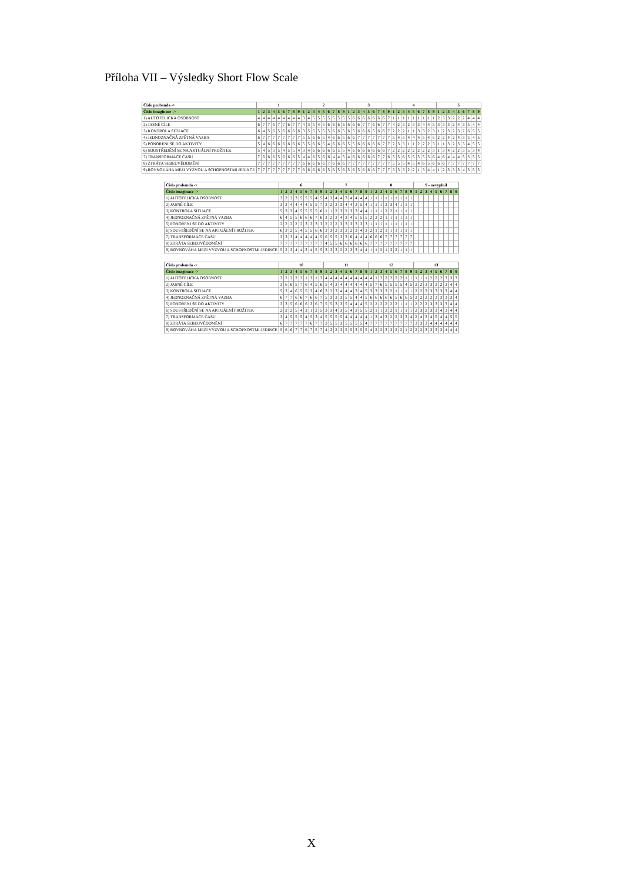Příloha VII – Výsledky Short Flow Scale
| Číslo probanda -> | 1 | | | | | | | | | 2 | | | | | | | | | 3 | | | | | | | | | 4 | | | | | | | | | 5 | | | | | | | | |
| --- | --- | --- | --- | --- | --- | --- | --- | --- | --- | --- | --- | --- | --- | --- | --- | --- | --- | --- | --- | --- | --- | --- | --- | --- | --- | --- | --- | --- | --- | --- | --- | --- | --- | --- | --- | --- | --- | --- | --- | --- | --- | --- | --- | --- | --- |
| Číslo imaginace -> | 1 | 2 | 3 | 4 | 5 | 6 | 7 | 8 | 9 | 1 | 2 | 3 | 4 | 5 | 6 | 7 | 8 | 9 | 1 | 2 | 3 | 4 | 5 | 6 | 7 | 8 | 9 | 1 | 2 | 3 | 4 | 5 | 6 | 7 | 8 | 9 | 1 | 2 | 3 | 4 | 5 | 6 | 7 | 8 | 9 |
| 1) AUTOTELICKÁ OSOBNOST | 4 | 4 | 4 | 4 | 4 | 4 | 4 | 4 | 4 | 3 | 4 | 5 | 5 | 5 | 5 | 5 | 5 | 5 | 5 | 6 | 6 | 6 | 6 | 6 | 6 | 6 | 7 | 1 | 1 | 1 | 1 | 1 | 1 | 1 | 1 | 1 | 2 | 3 | 3 | 2 | 2 | 2 | 4 | 4 | 4 |
| 2) JASNÉ CÍLE | 6 | 7 | 7 | 6 | 7 | 7 | 6 | 7 | 7 | 4 | 3 | 5 | 4 | 5 | 6 | 6 | 6 | 6 | 6 | 6 | 6 | 7 | 7 | 6 | 6 | 7 | 7 | 4 | 2 | 3 | 2 | 3 | 3 | 4 | 4 | 5 | 3 | 3 | 3 | 2 | 4 | 3 | 5 | 4 | 4 |
| 3) KONTROLA SITUACE | 6 | 4 | 5 | 6 | 5 | 6 | 6 | 6 | 6 | 3 | 5 | 5 | 5 | 5 | 5 | 6 | 6 | 5 | 6 | 5 | 6 | 6 | 6 | 5 | 6 | 6 | 7 | 2 | 2 | 2 | 1 | 1 | 3 | 3 | 2 | 3 | 1 | 2 | 3 | 2 | 3 | 2 | 6 | 5 | 5 |
| 4) JEDNOZNAČNÁ ZPĚTNÁ VAZBA | 6 | 7 | 7 | 7 | 7 | 7 | 7 | 7 | 7 | 5 | 5 | 6 | 6 | 5 | 4 | 6 | 6 | 5 | 6 | 6 | 7 | 7 | 7 | 7 | 7 | 7 | 7 | 5 | 4 | 5 | 4 | 4 | 4 | 5 | 4 | 5 | 2 | 2 | 4 | 2 | 4 | 3 | 5 | 4 | 5 |
| 5) PONOŘENÍ SE DO AKTIVITY | 5 | 4 | 6 | 6 | 6 | 6 | 6 | 6 | 6 | 5 | 5 | 6 | 6 | 5 | 4 | 6 | 6 | 6 | 5 | 5 | 6 | 6 | 6 | 6 | 6 | 7 | 7 | 2 | 3 | 3 | 1 | 1 | 2 | 2 | 2 | 3 | 1 | 1 | 3 | 2 | 3 | 3 | 4 | 5 | 5 |
| 6) SOUSTŘEDĚNÍ SE NA AKTUÁLNÍ PROŽITEK | 5 | 4 | 5 | 5 | 5 | 4 | 5 | 5 | 4 | 3 | 4 | 6 | 6 | 6 | 6 | 6 | 5 | 5 | 4 | 6 | 6 | 6 | 6 | 6 | 6 | 6 | 7 | 2 | 2 | 2 | 2 | 2 | 2 | 2 | 2 | 3 | 1 | 3 | 4 | 2 | 2 | 3 | 5 | 3 | 4 |
| 7) TRANSFORMACE ČASU | 7 | 6 | 6 | 6 | 5 | 6 | 6 | 6 | 5 | 4 | 4 | 6 | 5 | 6 | 6 | 4 | 4 | 5 | 4 | 6 | 6 | 6 | 6 | 6 | 7 | 7 | 6 | 5 | 5 | 6 | 5 | 5 | 5 | 5 | 5 | 6 | 4 | 6 | 4 | 4 | 4 | 5 | 5 | 5 | 5 |
| 8) ZTRÁTA SEBEUVĚDOMĚNÍ | 7 | 7 | 7 | 7 | 7 | 7 | 7 | 7 | 7 | 6 | 6 | 6 | 6 | 6 | 7 | 6 | 6 | 6 | 7 | 7 | 7 | 7 | 7 | 7 | 7 | 7 | 7 | 5 | 5 | 5 | 4 | 5 | 4 | 6 | 5 | 6 | 6 | 6 | 7 | 7 | 7 | 7 | 7 | 7 | 7 |
| 9) ROVNOVÁHA MEZI VÝZVOU A SCHOPNOSTMI JEDINCE | 7 | 7 | 7 | 7 | 7 | 7 | 7 | 7 | 7 | 6 | 6 | 6 | 6 | 6 | 5 | 6 | 5 | 6 | 5 | 6 | 5 | 6 | 6 | 6 | 7 | 7 | 7 | 3 | 3 | 3 | 2 | 2 | 1 | 3 | 4 | 4 | 1 | 2 | 3 | 3 | 3 | 4 | 5 | 5 | 5 |
| Číslo probanda -> | 6 | | | | | | | | | 7 | | | | | | | | | 8 | | | | | | | | | 9 - nevyplnil | | | | | | | | |
| --- | --- | --- | --- | --- | --- | --- | --- | --- | --- | --- | --- | --- | --- | --- | --- | --- | --- | --- | --- | --- | --- | --- | --- | --- | --- | --- | --- | --- | --- | --- | --- | --- | --- | --- | --- | --- |
| Číslo imaginace -> | 1 | 2 | 3 | 4 | 5 | 6 | 7 | 8 | 9 | 1 | 2 | 3 | 4 | 5 | 6 | 7 | 8 | 9 | 1 | 2 | 3 | 4 | 5 | 6 | 7 | 8 | 9 | 1 | 2 | 3 | 4 | 5 | 6 | 7 | 8 | 9 |
| 1) AUTOTELICKÁ OSOBNOST | 3 | 2 | 2 | 3 | 5 | 5 | 5 | 4 | 5 | 4 | 3 | 4 | 4 | 3 | 4 | 4 | 4 | 4 | 1 | 1 | 1 | 1 | 1 | 1 | 1 | 1 | 1 | | | | | | | | | |
| 2) JASNÉ CÍLE | 3 | 3 | 4 | 4 | 4 | 4 | 5 | 5 | 7 | 3 | 2 | 3 | 3 | 4 | 4 | 3 | 5 | 4 | 1 | 1 | 1 | 3 | 3 | 4 | 1 | 1 | 1 | | | | | | | | | |
| 3) KONTROLA SITUACE | 5 | 3 | 3 | 4 | 5 | 5 | 5 | 5 | 6 | 1 | 1 | 2 | 3 | 2 | 3 | 3 | 4 | 4 | 1 | 1 | 1 | 2 | 2 | 1 | 1 | 1 | 1 | | | | | | | | | |
| 4) JEDNOZNAČNÁ ZPĚTNÁ VAZBA | 6 | 4 | 5 | 5 | 6 | 6 | 6 | 7 | 6 | 3 | 2 | 3 | 4 | 3 | 4 | 5 | 5 | 5 | 2 | 3 | 2 | 1 | 1 | 1 | 1 | 1 | 1 | | | | | | | | | |
| 5) PONOŘENÍ SE DO AKTIVITY | 2 | 2 | 2 | 2 | 2 | 3 | 3 | 3 | 3 | 2 | 2 | 2 | 3 | 3 | 3 | 3 | 3 | 3 | 1 | 1 | 1 | 1 | 1 | 1 | 1 | 1 | 1 | | | | | | | | | |
| 6) SOUSTŘEDĚNÍ SE NA AKTUÁLNÍ PROŽITEK | 6 | 3 | 2 | 5 | 4 | 5 | 5 | 6 | 6 | 3 | 3 | 2 | 3 | 3 | 2 | 3 | 4 | 3 | 2 | 1 | 2 | 1 | 1 | 1 | 1 | 1 | 1 | | | | | | | | | |
| 7) TRANSFORMACE ČASU | 3 | 3 | 3 | 4 | 4 | 4 | 4 | 4 | 5 | 6 | 5 | 5 | 3 | 3 | 6 | 4 | 4 | 4 | 6 | 6 | 6 | 7 | 7 | 7 | 7 | 7 | 7 | | | | | | | | | |
| 8) ZTRÁTA SEBEUVĚDOMĚNÍ | 7 | 7 | 7 | 7 | 7 | 7 | 7 | 7 | 7 | 4 | 5 | 5 | 6 | 6 | 6 | 6 | 6 | 6 | 7 | 7 | 7 | 7 | 7 | 7 | 7 | 7 | 7 | | | | | | | | | |
| 9) ROVNOVÁHA MEZI VÝZVOU A SCHOPNOSTMI JEDINCE | 5 | 2 | 3 | 4 | 4 | 3 | 4 | 5 | 5 | 3 | 3 | 3 | 2 | 2 | 3 | 3 | 4 | 4 | 1 | 1 | 2 | 1 | 3 | 2 | 1 | 1 | 1 | | | | | | | | | |
| Číslo probanda -> | 10 | | | | | | | | | 11 | | | | | | | | | 12 | | | | | | | | | 13 | | | | | | | | |
| --- | --- | --- | --- | --- | --- | --- | --- | --- | --- | --- | --- | --- | --- | --- | --- | --- | --- | --- | --- | --- | --- | --- | --- | --- | --- | --- | --- | --- | --- | --- | --- | --- | --- | --- | --- | --- |
| Číslo imaginace -> | 1 | 2 | 3 | 4 | 5 | 6 | 7 | 8 | 9 | 1 | 2 | 3 | 4 | 5 | 6 | 7 | 8 | 9 | 1 | 2 | 3 | 4 | 5 | 6 | 7 | 8 | 9 | 1 | 2 | 3 | 4 | 5 | 6 | 7 | 8 | 9 |
| 1) AUTOTELICKÁ OSOBNOST | 2 | 2 | 2 | 2 | 2 | 1 | 3 | 1 | 3 | 4 | 4 | 4 | 4 | 4 | 4 | 4 | 4 | 4 | 4 | 1 | 2 | 2 | 2 | 2 | 2 | 1 | 1 | 1 | 1 | 1 | 2 | 2 | 2 | 3 | 3 | 3 |
| 2) JASNÉ CÍLE | 3 | 6 | 6 | 5 | 7 | 6 | 4 | 5 | 6 | 5 | 4 | 3 | 4 | 4 | 4 | 4 | 4 | 4 | 5 | 7 | 6 | 5 | 5 | 5 | 5 | 4 | 5 | 2 | 2 | 3 | 3 | 3 | 2 | 3 | 4 | 4 |
| 3) KONTROLA SITUACE | 5 | 3 | 4 | 6 | 5 | 5 | 3 | 4 | 6 | 3 | 2 | 3 | 4 | 4 | 4 | 3 | 4 | 5 | 3 | 3 | 3 | 3 | 2 | 1 | 1 | 1 | 1 | 2 | 2 | 3 | 3 | 3 | 3 | 3 | 4 | 4 |
| 4) JEDNOZNAČNÁ ZPĚTNÁ VAZBA | 6 | 7 | 7 | 6 | 6 | 7 | 6 | 6 | 7 | 5 | 3 | 3 | 3 | 5 | 5 | 4 | 4 | 5 | 6 | 6 | 6 | 6 | 6 | 5 | 6 | 6 | 5 | 2 | 2 | 2 | 2 | 3 | 3 | 3 | 3 | 4 |
| 5) PONOŘENÍ SE DO AKTIVITY | 3 | 3 | 5 | 6 | 6 | 6 | 3 | 6 | 7 | 5 | 5 | 3 | 3 | 5 | 4 | 4 | 4 | 5 | 2 | 2 | 2 | 2 | 2 | 2 | 1 | 1 | 1 | 2 | 2 | 2 | 3 | 3 | 3 | 3 | 4 | 4 |
| 6) SOUSTŘEDĚNÍ SE NA AKTUÁLNÍ PROŽITEK | 2 | 2 | 2 | 5 | 4 | 3 | 1 | 2 | 5 | 3 | 3 | 4 | 3 | 5 | 4 | 3 | 5 | 5 | 2 | 1 | 1 | 3 | 2 | 1 | 1 | 1 | 1 | 2 | 3 | 2 | 3 | 3 | 4 | 3 | 4 | 4 |
| 7) TRANSFORMACE ČASU | 3 | 4 | 5 | 5 | 5 | 4 | 5 | 3 | 4 | 5 | 5 | 5 | 5 | 4 | 4 | 4 | 4 | 4 | 1 | 3 | 4 | 3 | 2 | 2 | 3 | 3 | 4 | 2 | 4 | 3 | 4 | 5 | 4 | 4 | 5 | 5 |
| 8) ZTRÁTA SEBEUVĚDOMĚNÍ | 6 | 7 | 7 | 7 | 7 | 7 | 6 | 7 | 7 | 3 | 5 | 5 | 3 | 5 | 5 | 5 | 5 | 4 | 7 | 7 | 7 | 7 | 7 | 7 | 7 | 7 | 7 | 3 | 3 | 3 | 4 | 4 | 4 | 4 | 4 | 4 |
| 9) ROVNOVÁHA MEZI VÝZVOU A SCHOPNOSTMI JEDINCE | 5 | 6 | 6 | 7 | 7 | 6 | 7 | 5 | 7 | 4 | 3 | 2 | 3 | 5 | 5 | 3 | 5 | 5 | 4 | 2 | 2 | 3 | 3 | 2 | 2 | 1 | 2 | 2 | 2 | 3 | 3 | 3 | 3 | 4 | 4 | 4 |
X